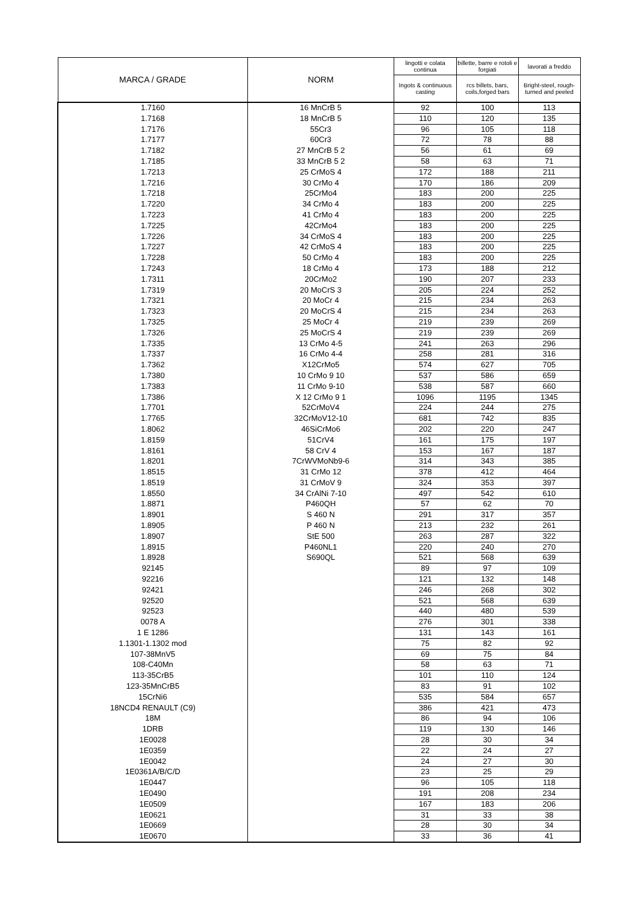| MARCA / GRADE | NORM | lingotti e colata continua | billette, barre e rotoli e forgiati | lavorati a freddo |
| --- | --- | --- | --- | --- |
| | | Ingots & continuous casting | rcs billets, bars, coils,forged bars | Bright-steel, rough-turned and peeled |
| 1.7160 | 16 MnCrB 5 | 92 | 100 | 113 |
| 1.7168 | 18 MnCrB 5 | 110 | 120 | 135 |
| 1.7176 | 55Cr3 | 96 | 105 | 118 |
| 1.7177 | 60Cr3 | 72 | 78 | 88 |
| 1.7182 | 27 MnCrB 5 2 | 56 | 61 | 69 |
| 1.7185 | 33 MnCrB 5 2 | 58 | 63 | 71 |
| 1.7213 | 25 CrMoS 4 | 172 | 188 | 211 |
| 1.7216 | 30 CrMo 4 | 170 | 186 | 209 |
| 1.7218 | 25CrMo4 | 183 | 200 | 225 |
| 1.7220 | 34 CrMo 4 | 183 | 200 | 225 |
| 1.7223 | 41 CrMo 4 | 183 | 200 | 225 |
| 1.7225 | 42CrMo4 | 183 | 200 | 225 |
| 1.7226 | 34 CrMoS 4 | 183 | 200 | 225 |
| 1.7227 | 42 CrMoS 4 | 183 | 200 | 225 |
| 1.7228 | 50 CrMo 4 | 183 | 200 | 225 |
| 1.7243 | 18 CrMo 4 | 173 | 188 | 212 |
| 1.7311 | 20CrMo2 | 190 | 207 | 233 |
| 1.7319 | 20 MoCrS 3 | 205 | 224 | 252 |
| 1.7321 | 20 MoCr 4 | 215 | 234 | 263 |
| 1.7323 | 20 MoCrS 4 | 215 | 234 | 263 |
| 1.7325 | 25 MoCr 4 | 219 | 239 | 269 |
| 1.7326 | 25 MoCrS 4 | 219 | 239 | 269 |
| 1.7335 | 13 CrMo 4-5 | 241 | 263 | 296 |
| 1.7337 | 16 CrMo 4-4 | 258 | 281 | 316 |
| 1.7362 | X12CrMo5 | 574 | 627 | 705 |
| 1.7380 | 10 CrMo 9 10 | 537 | 586 | 659 |
| 1.7383 | 11 CrMo 9-10 | 538 | 587 | 660 |
| 1.7386 | X 12 CrMo 9 1 | 1096 | 1195 | 1345 |
| 1.7701 | 52CrMoV4 | 224 | 244 | 275 |
| 1.7765 | 32CrMoV12-10 | 681 | 742 | 835 |
| 1.8062 | 46SiCrMo6 | 202 | 220 | 247 |
| 1.8159 | 51CrV4 | 161 | 175 | 197 |
| 1.8161 | 58 CrV 4 | 153 | 167 | 187 |
| 1.8201 | 7CrWVMoNb9-6 | 314 | 343 | 385 |
| 1.8515 | 31 CrMo 12 | 378 | 412 | 464 |
| 1.8519 | 31 CrMoV 9 | 324 | 353 | 397 |
| 1.8550 | 34 CrAlNi 7-10 | 497 | 542 | 610 |
| 1.8871 | P460QH | 57 | 62 | 70 |
| 1.8901 | S 460 N | 291 | 317 | 357 |
| 1.8905 | P 460 N | 213 | 232 | 261 |
| 1.8907 | StE 500 | 263 | 287 | 322 |
| 1.8915 | P460NL1 | 220 | 240 | 270 |
| 1.8928 | S690QL | 521 | 568 | 639 |
| 92145 | | 89 | 97 | 109 |
| 92216 | | 121 | 132 | 148 |
| 92421 | | 246 | 268 | 302 |
| 92520 | | 521 | 568 | 639 |
| 92523 | | 440 | 480 | 539 |
| 0078 A | | 276 | 301 | 338 |
| 1 E 1286 | | 131 | 143 | 161 |
| 1.1301-1.1302 mod | | 75 | 82 | 92 |
| 107-38MnV5 | | 69 | 75 | 84 |
| 108-C40Mn | | 58 | 63 | 71 |
| 113-35CrB5 | | 101 | 110 | 124 |
| 123-35MnCrB5 | | 83 | 91 | 102 |
| 15CrNi6 | | 535 | 584 | 657 |
| 18NCD4 RENAULT (C9) | | 386 | 421 | 473 |
| 18M | | 86 | 94 | 106 |
| 1DRB | | 119 | 130 | 146 |
| 1E0028 | | 28 | 30 | 34 |
| 1E0359 | | 22 | 24 | 27 |
| 1E0042 | | 24 | 27 | 30 |
| 1E0361A/B/C/D | | 23 | 25 | 29 |
| 1E0447 | | 96 | 105 | 118 |
| 1E0490 | | 191 | 208 | 234 |
| 1E0509 | | 167 | 183 | 206 |
| 1E0621 | | 31 | 33 | 38 |
| 1E0669 | | 28 | 30 | 34 |
| 1E0670 | | 33 | 36 | 41 |